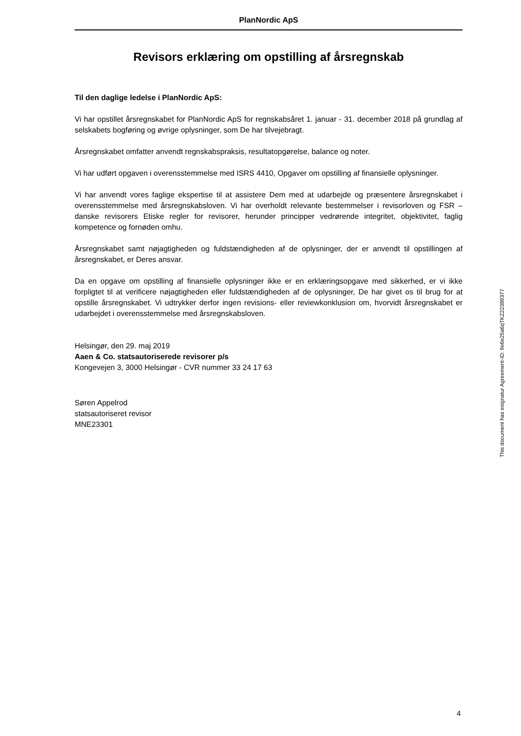PlanNordic ApS
Revisors erklæring om opstilling af årsregnskab
Til den daglige ledelse i PlanNordic ApS:
Vi har opstillet årsregnskabet for PlanNordic ApS for regnskabsåret 1. januar - 31. december 2018 på grundlag af selskabets bogføring og øvrige oplysninger, som De har tilvejebragt.
Årsregnskabet omfatter anvendt regnskabspraksis, resultatopgørelse, balance og noter.
Vi har udført opgaven i overensstemmelse med ISRS 4410, Opgaver om opstilling af finansielle oplysninger.
Vi har anvendt vores faglige ekspertise til at assistere Dem med at udarbejde og præsentere årsregnskabet i overensstemmelse med årsregnskabsloven. Vi har overholdt relevante bestemmelser i revisorloven og FSR – danske revisorers Etiske regler for revisorer, herunder principper vedrørende integritet, objektivitet, faglig kompetence og fornøden omhu.
Årsregnskabet samt nøjagtigheden og fuldstændigheden af de oplysninger, der er anvendt til opstillingen af årsregnskabet, er Deres ansvar.
Da en opgave om opstilling af finansielle oplysninger ikke er en erklæringsopgave med sikkerhed, er vi ikke forpligtet til at verificere nøjagtigheden eller fuldstændigheden af de oplysninger, De har givet os til brug for at opstille årsregnskabet. Vi udtrykker derfor ingen revisions- eller reviewkonklusion om, hvorvidt årsregnskabet er udarbejdet i overensstemmelse med årsregnskabsloven.
Helsingør, den 29. maj 2019
Aaen & Co. statsautoriserede revisorer p/s
Kongevejen 3, 3000 Helsingør - CVR nummer 33 24 17 63
Søren Appelrod
statsautoriseret revisor
MNE23301
This document has esignatur Agreement-ID: 9e6e25a6qTKZ22389377
4